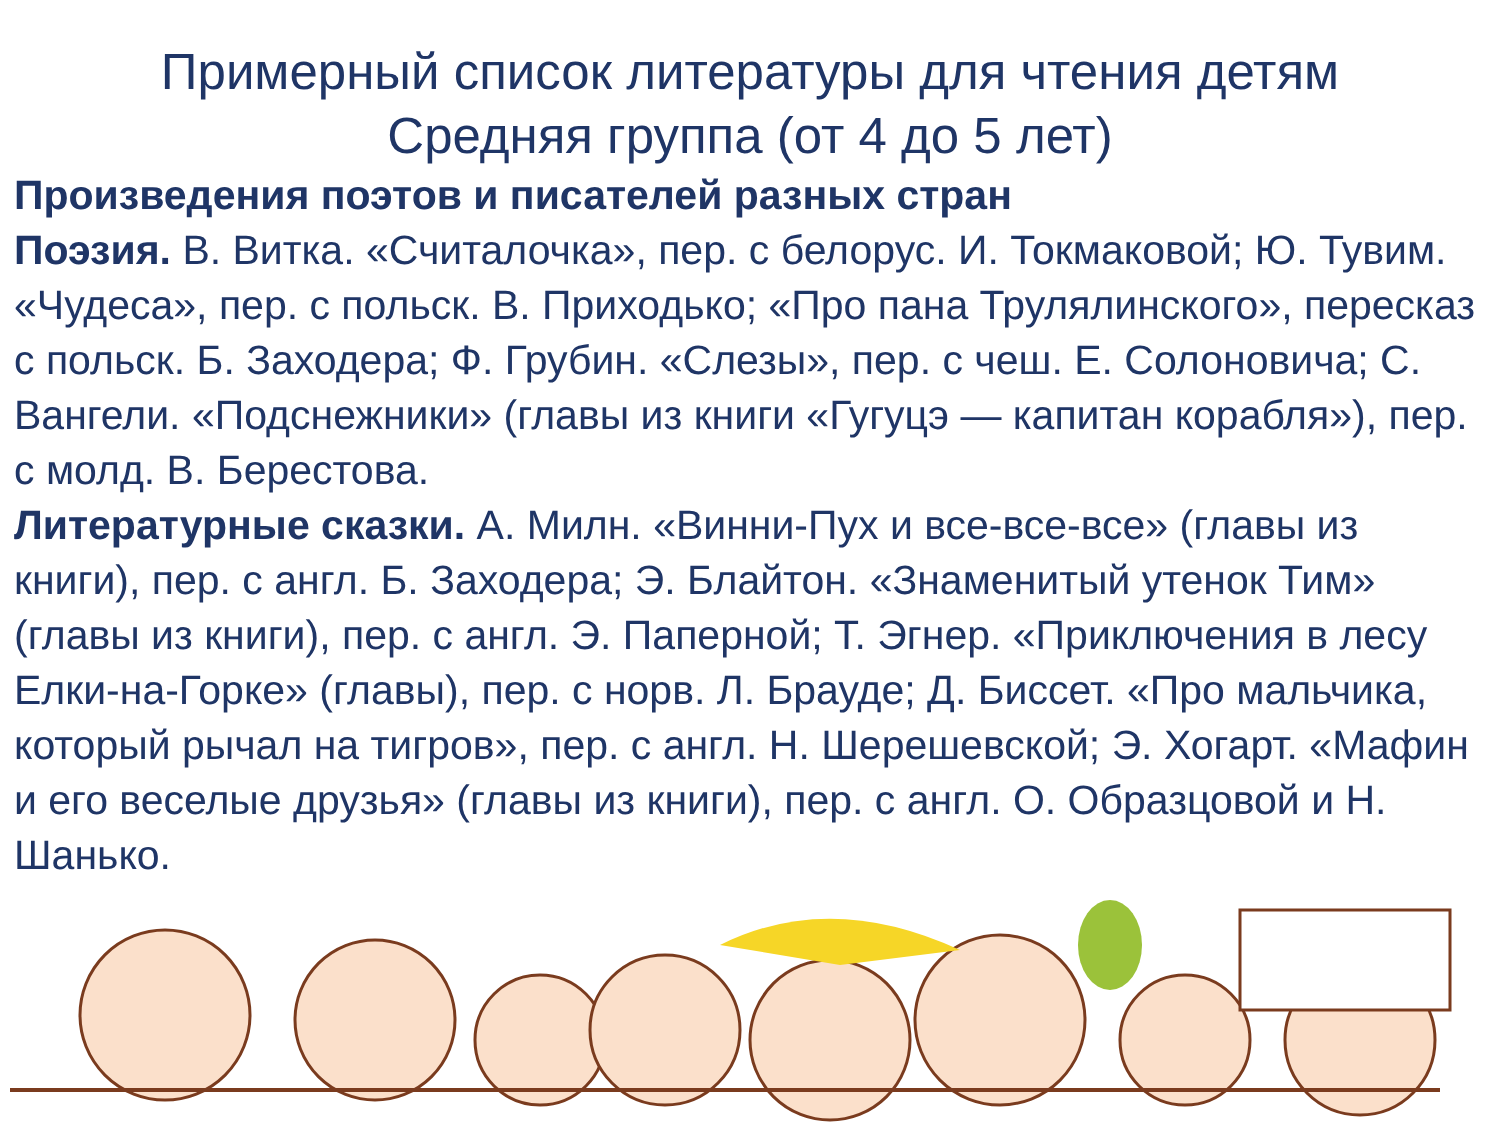Примерный список литературы для чтения детям
Средняя группа (от 4 до 5 лет)
Произведения поэтов и писателей разных стран
Поэзия. В. Витка. «Считалочка», пер. с белорус. И. Токмаковой; Ю. Тувим. «Чудеса», пер. с польск. В. Приходько; «Про пана Трулялинского», пересказ с польск. Б. Заходера; Ф. Грубин. «Слезы», пер. с чеш. Е. Солоновича; С. Вангели. «Подснежники» (главы из книги «Гугуцэ — капитан корабля»), пер. с молд. В. Берестова.
Литературные сказки. А. Милн. «Винни-Пух и все-все-все» (главы из книги), пер. с англ. Б. Заходера; Э. Блайтон. «Знаменитый утенок Тим» (главы из книги), пер. с англ. Э. Паперной; Т. Эгнер. «Приключения в лесу Елки-на-Горке» (главы), пер. с норв. Л. Брауде; Д. Биссет. «Про мальчика, который рычал на тигров», пер. с англ. Н. Шерешевской; Э. Хогарт. «Мафин и его веселые друзья» (главы из книги), пер. с англ. О. Образцовой и Н. Шанько.